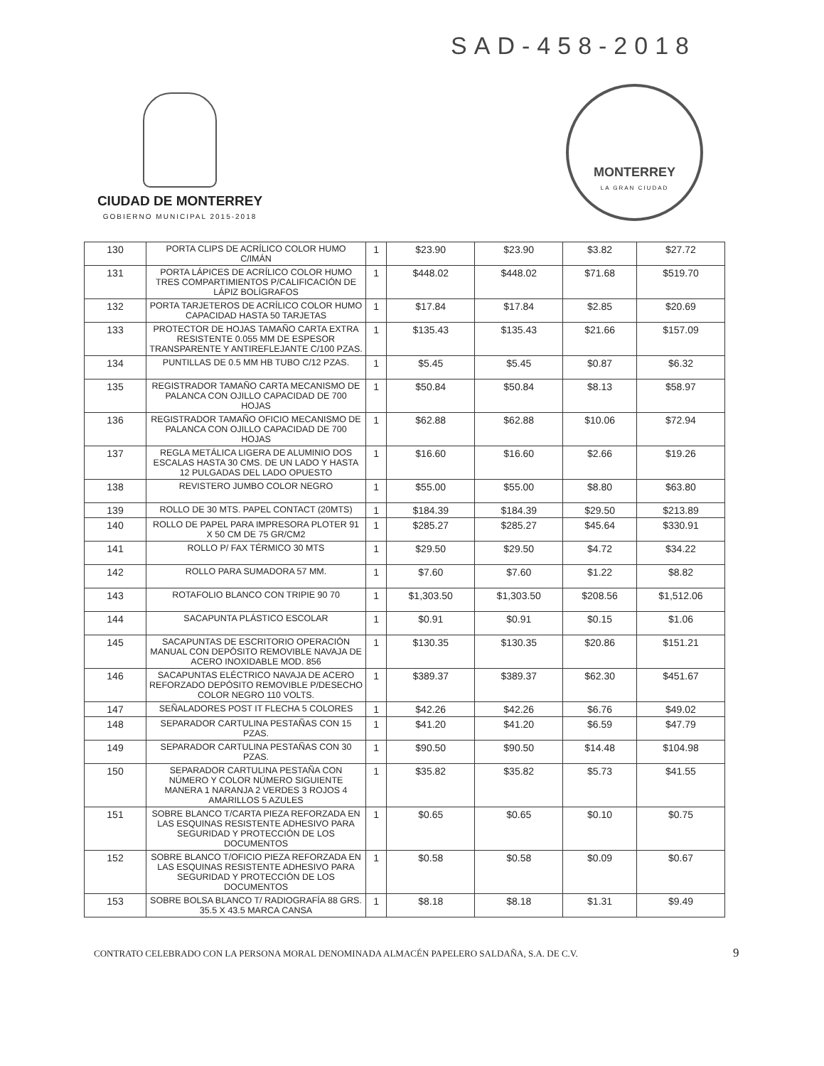SAD-458-2018
CIUDAD DE MONTERREY
GOBIERNO MUNICIPAL 2015-2018
MONTERREY
LA GRAN CIUDAD
| 130 | PORTA CLIPS DE ACRÍLICO COLOR HUMO C/IMÁN | 1 | $23.90 | $23.90 | $3.82 | $27.72 |
| 131 | PORTA LÁPICES DE ACRÍLICO COLOR HUMO TRES COMPARTIMIENTOS P/CALIFICACIÓN DE LÁPIZ BOLÍGRAFOS | 1 | $448.02 | $448.02 | $71.68 | $519.70 |
| 132 | PORTA TARJETEROS DE ACRÍLICO COLOR HUMO CAPACIDAD HASTA 50 TARJETAS | 1 | $17.84 | $17.84 | $2.85 | $20.69 |
| 133 | PROTECTOR DE HOJAS TAMAÑO CARTA EXTRA RESISTENTE 0.055 MM DE ESPESOR TRANSPARENTE Y ANTIREFLEJANTE C/100 PZAS. | 1 | $135.43 | $135.43 | $21.66 | $157.09 |
| 134 | PUNTILLAS DE 0.5 MM HB TUBO C/12 PZAS. | 1 | $5.45 | $5.45 | $0.87 | $6.32 |
| 135 | REGISTRADOR TAMAÑO CARTA MECANISMO DE PALANCA CON OJILLO CAPACIDAD DE 700 HOJAS | 1 | $50.84 | $50.84 | $8.13 | $58.97 |
| 136 | REGISTRADOR TAMAÑO OFICIO MECANISMO DE PALANCA CON OJILLO CAPACIDAD DE 700 HOJAS | 1 | $62.88 | $62.88 | $10.06 | $72.94 |
| 137 | REGLA METÁLICA LIGERA DE ALUMINIO DOS ESCALAS HASTA 30 CMS. DE UN LADO Y HASTA 12 PULGADAS DEL LADO OPUESTO | 1 | $16.60 | $16.60 | $2.66 | $19.26 |
| 138 | REVISTERO JUMBO COLOR NEGRO | 1 | $55.00 | $55.00 | $8.80 | $63.80 |
| 139 | ROLLO DE 30 MTS. PAPEL CONTACT (20MTS) | 1 | $184.39 | $184.39 | $29.50 | $213.89 |
| 140 | ROLLO DE PAPEL PARA IMPRESORA PLOTER 91 X 50 CM DE 75 GR/CM2 | 1 | $285.27 | $285.27 | $45.64 | $330.91 |
| 141 | ROLLO P/ FAX TÉRMICO 30 MTS | 1 | $29.50 | $29.50 | $4.72 | $34.22 |
| 142 | ROLLO PARA SUMADORA 57 MM. | 1 | $7.60 | $7.60 | $1.22 | $8.82 |
| 143 | ROTAFOLIO BLANCO CON TRIPIE 90 70 | 1 | $1,303.50 | $1,303.50 | $208.56 | $1,512.06 |
| 144 | SACAPUNTA PLÁSTICO ESCOLAR | 1 | $0.91 | $0.91 | $0.15 | $1.06 |
| 145 | SACAPUNTAS DE ESCRITORIO OPERACIÓN MANUAL CON DEPÓSITO REMOVIBLE NAVAJA DE ACERO INOXIDABLE MOD. 856 | 1 | $130.35 | $130.35 | $20.86 | $151.21 |
| 146 | SACAPUNTAS ELÉCTRICO NAVAJA DE ACERO REFORZADO DEPÓSITO REMOVIBLE P/DESECHO COLOR NEGRO 110 VOLTS. | 1 | $389.37 | $389.37 | $62.30 | $451.67 |
| 147 | SEÑALADORES POST IT FLECHA 5 COLORES | 1 | $42.26 | $42.26 | $6.76 | $49.02 |
| 148 | SEPARADOR CARTULINA PESTAÑAS CON 15 PZAS. | 1 | $41.20 | $41.20 | $6.59 | $47.79 |
| 149 | SEPARADOR CARTULINA PESTAÑAS CON 30 PZAS. | 1 | $90.50 | $90.50 | $14.48 | $104.98 |
| 150 | SEPARADOR CARTULINA PESTAÑA CON NÚMERO Y COLOR NÚMERO SIGUIENTE MANERA 1 NARANJA 2 VERDES 3 ROJOS 4 AMARILLOS 5 AZULES | 1 | $35.82 | $35.82 | $5.73 | $41.55 |
| 151 | SOBRE BLANCO T/CARTA PIEZA REFORZADA EN LAS ESQUINAS RESISTENTE ADHESIVO PARA SEGURIDAD Y PROTECCIÓN DE LOS DOCUMENTOS | 1 | $0.65 | $0.65 | $0.10 | $0.75 |
| 152 | SOBRE BLANCO T/OFICIO PIEZA REFORZADA EN LAS ESQUINAS RESISTENTE ADHESIVO PARA SEGURIDAD Y PROTECCIÓN DE LOS DOCUMENTOS | 1 | $0.58 | $0.58 | $0.09 | $0.67 |
| 153 | SOBRE BOLSA BLANCO T/ RADIOGRAFÍA 88 GRS. 35.5 X 43.5 MARCA CANSA | 1 | $8.18 | $8.18 | $1.31 | $9.49 |
CONTRATO CELEBRADO CON LA PERSONA MORAL DENOMINADA ALMACÉN PAPELERO SALDAÑA, S.A. DE C.V. 9